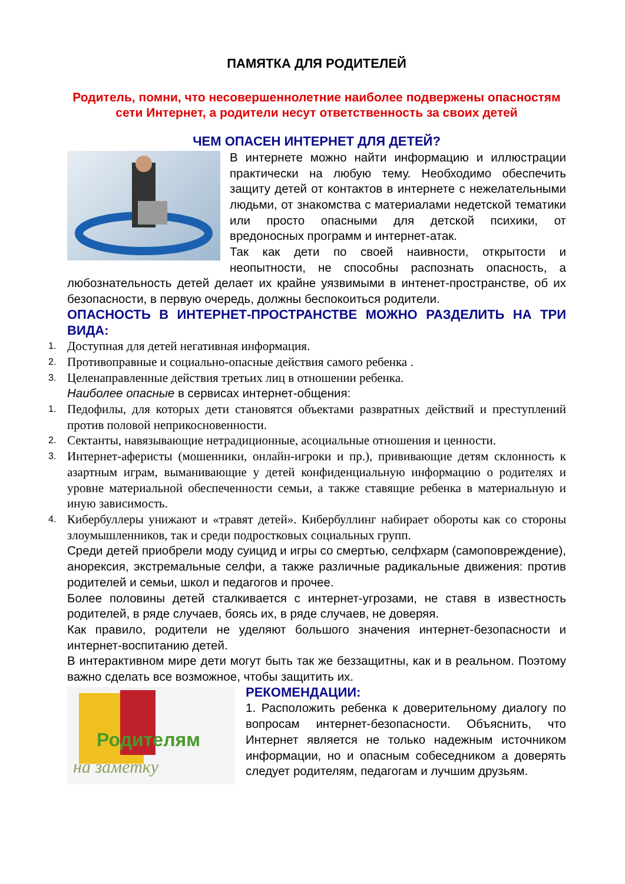ПАМЯТКА ДЛЯ РОДИТЕЛЕЙ
Родитель, помни, что несовершеннолетние наиболее подвержены опасностям сети Интернет, а родители несут ответственность за своих детей
ЧЕМ ОПАСЕН ИНТЕРНЕТ ДЛЯ ДЕТЕЙ?
В интернете можно найти информацию и иллюстрации практически на любую тему. Необходимо обеспечить защиту детей от контактов в интернете с нежелательными людьми, от знакомства с материалами недетской тематики или просто опасными для детской психики, от вредоносных программ и интернет-атак.
Так как дети по своей наивности, открытости и неопытности, не способны распознать опасность, а любознательность детей делает их крайне уязвимыми в интенет-пространстве, об их безопасности, в первую очередь, должны беспокоиться родители.
ОПАСНОСТЬ В ИНТЕРНЕТ-ПРОСТРАНСТВЕ МОЖНО РАЗДЕЛИТЬ НА ТРИ ВИДА:
1. Доступная для детей негативная информация.
2. Противоправные и социально-опасные действия самого ребенка .
3. Целенаправленные действия третьих лиц в отношении ребенка.
Наиболее опасные в сервисах интернет-общения:
1. Педофилы, для которых дети становятся объектами развратных действий и преступлений против половой неприкосновенности.
2. Сектанты, навязывающие нетрадиционные, асоциальные отношения и ценности.
3. Интернет-аферисты (мошенники, онлайн-игроки и пр.), прививающие детям склонность к азартным играм, выманивающие у детей конфиденциальную информацию о родителях и уровне материальной обеспеченности семьи, а также ставящие ребенка в материальную и иную зависимость.
4. Кибербуллеры унижают и «травят детей». Кибербуллинг набирает обороты как со стороны злоумышленников, так и среди подростковых социальных групп.
Среди детей приобрели моду суицид и игры со смертью, селфхарм (самоповреждение), анорексия, экстремальные селфи, а также различные радикальные движения: против родителей и семьи, школ и педагогов и прочее.
Более половины детей сталкивается с интернет-угрозами, не ставя в известность родителей, в ряде случаев, боясь их, в ряде случаев, не доверяя.
Как правило, родители не уделяют большого значения интернет-безопасности и интернет-воспитанию детей.
В интерактивном мире дети могут быть так же беззащитны, как и в реальном. Поэтому важно сделать все возможное, чтобы защитить их.
Родителям
на заметку
РЕКОМЕНДАЦИИ:
1. Расположить ребенка к доверительному диалогу по вопросам интернет-безопасности. Объяснить, что Интернет является не только надежным источником информации, но и опасным собеседником а доверять следует родителям, педагогам и лучшим друзьям.